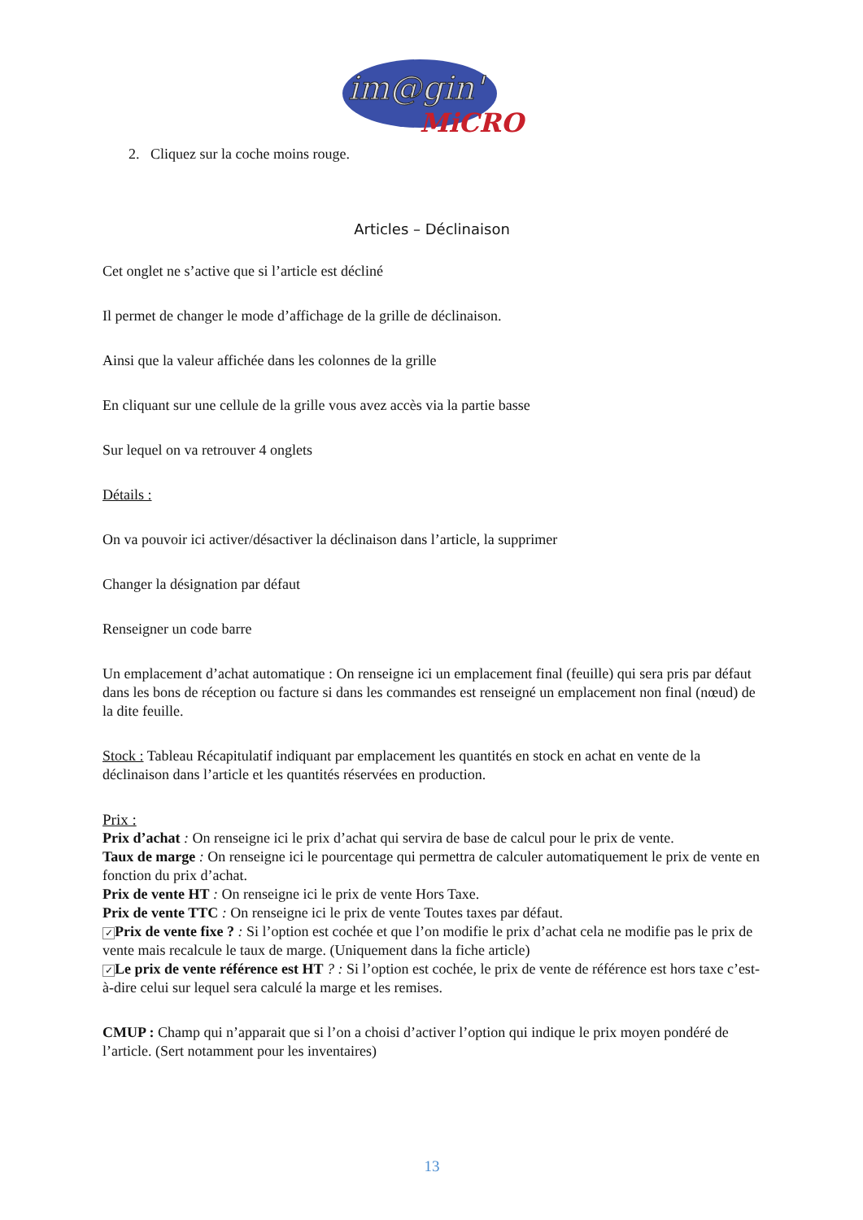im@gin'
MiCRO
2. Cliquez sur la coche moins rouge.
Articles – Déclinaison
Cet onglet ne s’active que si l’article est décliné
Il permet de changer le mode d’affichage de la grille de déclinaison.
Ainsi que la valeur affichée dans les colonnes de la grille
En cliquant sur une cellule de la grille vous avez accès via la partie basse
Sur lequel on va retrouver 4 onglets
Détails :
On va pouvoir ici activer/désactiver la déclinaison dans l’article, la supprimer
Changer la désignation par défaut
Renseigner un code barre
Un emplacement d’achat automatique : On renseigne ici un emplacement final (feuille) qui sera pris par défaut dans les bons de réception ou facture si dans les commandes est renseigné un emplacement non final (nœud) de la dite feuille.
Stock : Tableau Récapitulatif indiquant par emplacement les quantités en stock en achat en vente de la déclinaison dans l’article et les quantités réservées en production.
Prix :
Prix d’achat : On renseigne ici le prix d’achat qui servira de base de calcul pour le prix de vente.
Taux de marge : On renseigne ici le pourcentage qui permettra de calculer automatiquement le prix de vente en fonction du prix d’achat.
Prix de vente HT : On renseigne ici le prix de vente Hors Taxe.
Prix de vente TTC : On renseigne ici le prix de vente Toutes taxes par défaut.
✓ Prix de vente fixe ? : Si l’option est cochée et que l’on modifie le prix d’achat cela ne modifie pas le prix de vente mais recalcule le taux de marge. (Uniquement dans la fiche article)
✓ Le prix de vente référence est HT ? : Si l’option est cochée, le prix de vente de référence est hors taxe c’est-à-dire celui sur lequel sera calculé la marge et les remises.
CMUP : Champ qui n’apparait que si l’on a choisi d’activer l’option qui indique le prix moyen pondéré de l’article. (Sert notamment pour les inventaires)
13